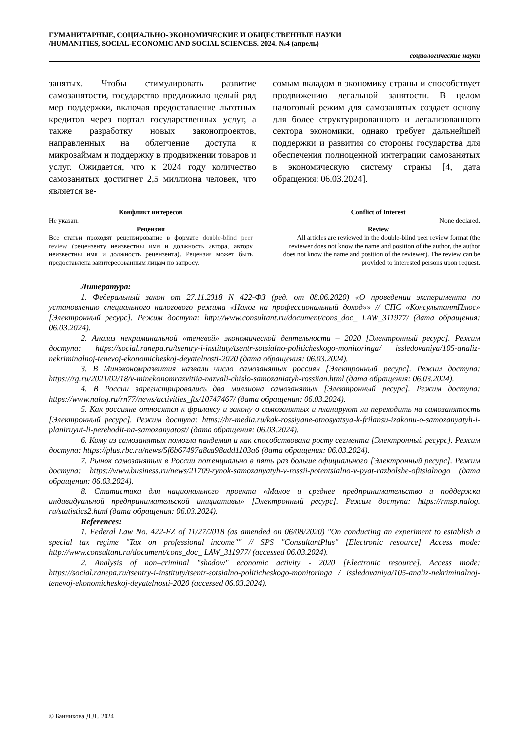ГУМАНИТАРНЫЕ, СОЦИАЛЬНО-ЭКОНОМИЧЕСКИЕ И ОБЩЕСТВЕННЫЕ НАУКИ
/HUMANITIES, SOCIAL-ECONOMIC AND SOCIAL SCIENCES. 2024. №4 (апрель)
социологические науки
занятых. Чтобы стимулировать развитие самозанятости, государство предложило целый ряд мер поддержки, включая предоставление льготных кредитов через портал государственных услуг, а также разработку новых законопроектов, направленных на облегчение доступа к микрозаймам и поддержку в продвижении товаров и услуг. Ожидается, что к 2024 году количество самозанятых достигнет 2,5 миллиона человек, что является ве-
сомым вкладом в экономику страны и способствует продвижению легальной занятости. В целом налоговый режим для самозанятых создает основу для более структурированного и легализованного сектора экономики, однако требует дальнейшей поддержки и развития со стороны государства для обеспечения полноценной интеграции самозанятых в экономическую систему страны [4, дата обращения: 06.03.2024].
Конфликт интересов
Не указан.
Рецензия
Все статьи проходят рецензирование в формате double-blind peer review (рецензенту неизвестны имя и должность автора, автору неизвестны имя и должность рецензента). Рецензия может быть предоставлена заинтересованным лицам по запросу.
Conflict of Interest
None declared.
Review
All articles are reviewed in the double-blind peer review format (the reviewer does not know the name and position of the author, the author does not know the name and position of the reviewer). The review can be provided to interested persons upon request.
Литература:
1. Федеральный закон от 27.11.2018 N 422-ФЗ (ред. от 08.06.2020) «О проведении эксперимента по установлению специального налогового режима «Налог на профессиональный доход»» // СПС «КонсультантПлюс» [Электронный ресурс]. Режим доступа: http://www.consultant.ru/document/cons_doc_ LAW_311977/ (дата обращения: 06.03.2024).
2. Анализ некриминальной «теневой» экономической деятельности – 2020 [Электронный ресурс]. Режим доступа: https://social.ranepa.ru/tsentry-i-instituty/tsentr-sotsialno-politicheskogo-monitoringa/ issledovaniya/105-analiz-nekriminalnoj-tenevoj-ekonomicheskoj-deyatelnosti-2020 (дата обращения: 06.03.2024).
3. В Минэкономразвития назвали число самозанятых россиян [Электронный ресурс]. Режим доступа: https://rg.ru/2021/02/18/v-minekonomrazvitiia-nazvali-chislo-samozaniatyh-rossiian.html (дата обращения: 06.03.2024).
4. В России зарегистрировались два миллиона самозанятых [Электронный ресурс]. Режим доступа: https://www.nalog.ru/rn77/news/activities_fts/10747467/ (дата обращения: 06.03.2024).
5. Как россияне относятся к фрилансу и закону о самозанятых и планируют ли переходить на самозанятость [Электронный ресурс]. Режим доступа: https://hr-media.ru/kak-rossiyane-otnosyatsya-k-frilansu-izakonu-o-samozanyatyh-i-planiruyut-li-perehodit-na-samozanyatost/ (дата обращения: 06.03.2024).
6. Кому из самозанятых помогла пандемия и как способствовала росту сегмента [Электронный ресурс]. Режим доступа: https://plus.rbc.ru/news/5f6b67497a8aa98add1103a6 (дата обращения: 06.03.2024).
7. Рынок самозанятых в России потенциально в пять раз больше официального [Электронный ресурс]. Режим доступа: https://www.business.ru/news/21709-rynok-samozanyatyh-v-rossii-potentsialno-v-pyat-razbolshe-ofitsialnogo (дата обращения: 06.03.2024).
8. Статистика для национального проекта «Малое и среднее предпринимательство и поддержка индивидуальной предпринимательской инициативы» [Электронный ресурс]. Режим доступа: https://rmsp.nalog. ru/statistics2.html (дата обращения: 06.03.2024).
References:
1. Federal Law No. 422-FZ of 11/27/2018 (as amended on 06/08/2020) "On conducting an experiment to establish a special tax regime "Tax on professional income"" // SPS "ConsultantPlus" [Electronic resource]. Access mode: http://www.consultant.ru/document/cons_doc_ LAW_311977/ (accessed 06.03.2024).
2. Analysis of non–criminal "shadow" economic activity - 2020 [Electronic resource]. Access mode: https://social.ranepa.ru/tsentry-i-instituty/tsentr-sotsialno-politicheskogo-monitoringa / issledovaniya/105-analiz-nekriminalnoj-tenevoj-ekonomicheskoj-deyatelnosti-2020 (accessed 06.03.2024).
© Банникова Д.Л., 2024